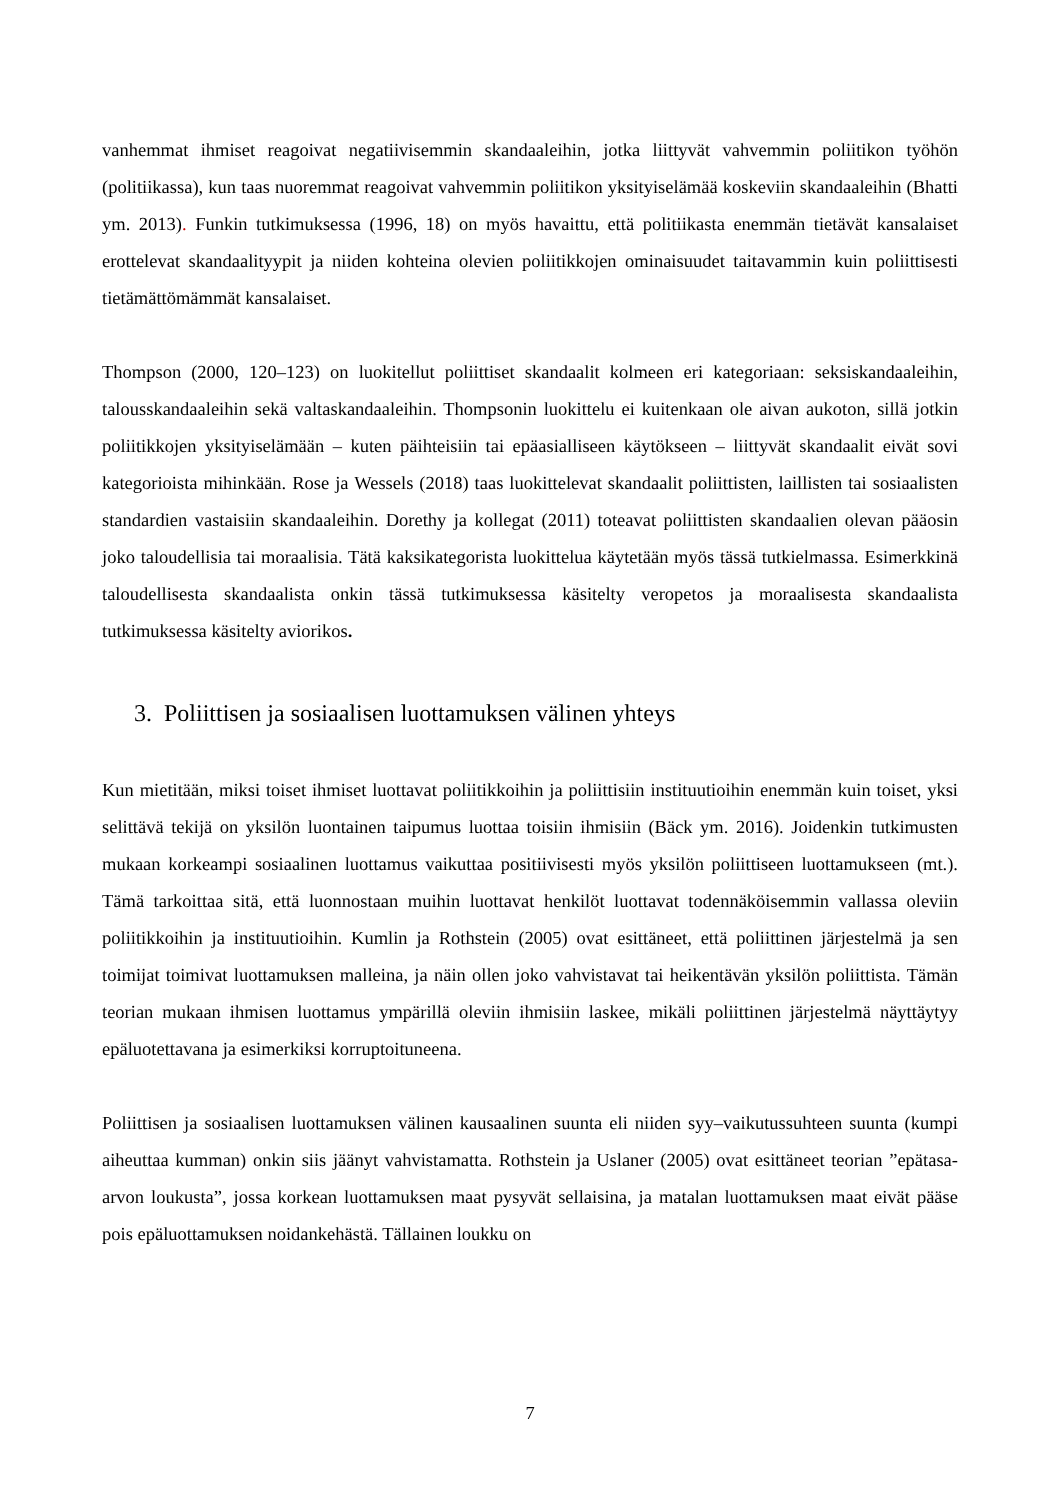vanhemmat ihmiset reagoivat negatiivisemmin skandaaleihin, jotka liittyvät vahvemmin poliitikon työhön (politiikassa), kun taas nuoremmat reagoivat vahvemmin poliitikon yksityiselämää koskeviin skandaaleihin (Bhatti ym. 2013). Funkin tutkimuksessa (1996, 18) on myös havaittu, että politiikasta enemmän tietävät kansalaiset erottelevat skandaalityypit ja niiden kohteina olevien poliitikkojen ominaisuudet taitavammin kuin poliittisesti tietämättömämmät kansalaiset.
Thompson (2000, 120–123) on luokitellut poliittiset skandaalit kolmeen eri kategoriaan: seksiskandaaleihin, talousskandaaleihin sekä valtaskandaaleihin. Thompsonin luokittelu ei kuitenkaan ole aivan aukoton, sillä jotkin poliitikkojen yksityiselämään – kuten päihteisiin tai epäasialliseen käytökseen – liittyvät skandaalit eivät sovi kategorioista mihinkään. Rose ja Wessels (2018) taas luokittelevat skandaalit poliittisten, laillisten tai sosiaalisten standardien vastaisiin skandaaleihin. Dorethy ja kollegat (2011) toteavat poliittisten skandaalien olevan pääosin joko taloudellisia tai moraalisia. Tätä kaksikategorista luokittelua käytetään myös tässä tutkielmassa. Esimerkkinä taloudellisesta skandaalista onkin tässä tutkimuksessa käsitelty veropetos ja moraalisesta skandaalista tutkimuksessa käsitelty aviorikos.
3. Poliittisen ja sosiaalisen luottamuksen välinen yhteys
Kun mietitään, miksi toiset ihmiset luottavat poliitikkoihin ja poliittisiin instituutioihin enemmän kuin toiset, yksi selittävä tekijä on yksilön luontainen taipumus luottaa toisiin ihmisiin (Bäck ym. 2016). Joidenkin tutkimusten mukaan korkeampi sosiaalinen luottamus vaikuttaa positiivisesti myös yksilön poliittiseen luottamukseen (mt.). Tämä tarkoittaa sitä, että luonnostaan muihin luottavat henkilöt luottavat todennäköisemmin vallassa oleviin poliitikkoihin ja instituutioihin. Kumlin ja Rothstein (2005) ovat esittäneet, että poliittinen järjestelmä ja sen toimijat toimivat luottamuksen malleina, ja näin ollen joko vahvistavat tai heikentävän yksilön poliittista. Tämän teorian mukaan ihmisen luottamus ympärillä oleviin ihmisiin laskee, mikäli poliittinen järjestelmä näyttäytyy epäluotettavana ja esimerkiksi korruptoituneena.
Poliittisen ja sosiaalisen luottamuksen välinen kausaalinen suunta eli niiden syy–vaikutussuhteen suunta (kumpi aiheuttaa kumman) onkin siis jäänyt vahvistamatta. Rothstein ja Uslaner (2005) ovat esittäneet teorian ”epätasa-arvon loukusta”, jossa korkean luottamuksen maat pysyvät sellaisina, ja matalan luottamuksen maat eivät pääse pois epäluottamuksen noidankehästä. Tällainen loukku on
7